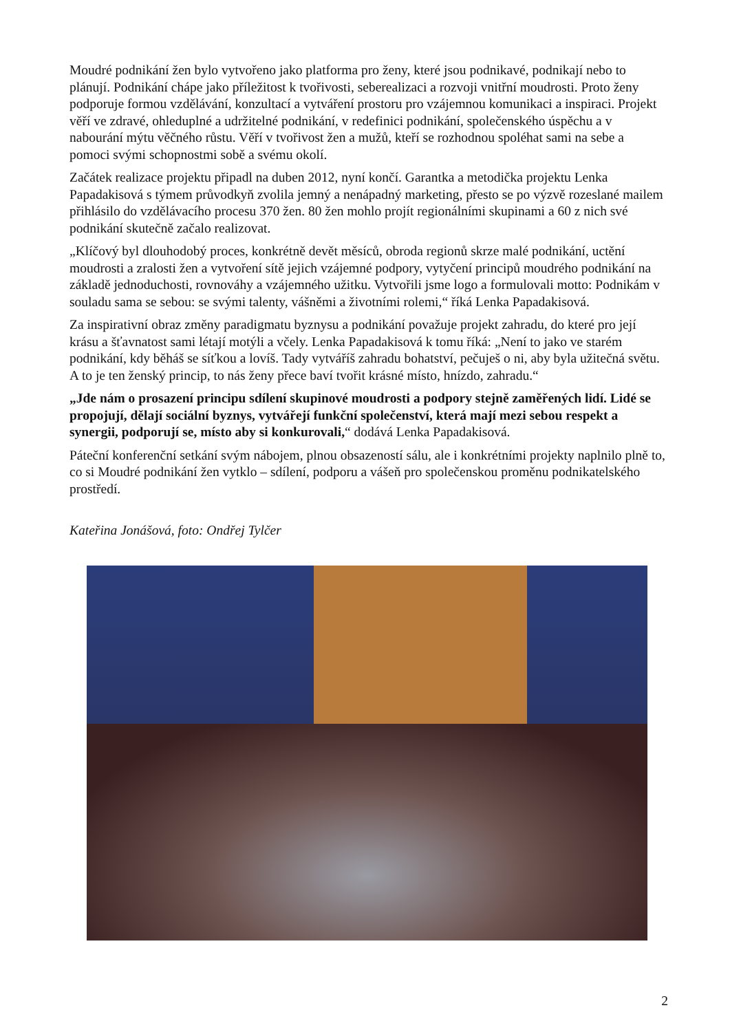Moudré podnikání žen bylo vytvořeno jako platforma pro ženy, které jsou podnikavé, podnikají nebo to plánují. Podnikání chápe jako příležitost k tvořivosti, seberealizaci a rozvoji vnitřní moudrosti. Proto ženy podporuje formou vzdělávání, konzultací a vytváření prostoru pro vzájemnou komunikaci a inspiraci. Projekt věří ve zdravé, ohleduplné a udržitelné podnikání, v redefinici podnikání, společenského úspěchu a v nabourání mýtu věčného růstu. Věří v tvořivost žen a mužů, kteří se rozhodnou spoléhat sami na sebe a pomoci svými schopnostmi sobě a svému okolí.
Začátek realizace projektu připadl na duben 2012, nyní končí. Garantka a metodička projektu Lenka Papadakisová s týmem průvodkyň zvolila jemný a nenápadný marketing, přesto se po výzvě rozeslané mailem přihlásilo do vzdělávacího procesu 370 žen. 80 žen mohlo projít regionálními skupinami a 60 z nich své podnikání skutečně začalo realizovat.
„Klíčový byl dlouhodobý proces, konkrétně devět měsíců, obroda regionů skrze malé podnikání, uctění moudrosti a zralosti žen a vytvoření sítě jejich vzájemné podpory, vytyčení principů moudrého podnikání na základě jednoduchosti, rovnováhy a vzájemného užitku. Vytvořili jsme logo a formulovali motto: Podnikám v souladu sama se sebou: se svými talenty, vášněmi a životními rolemi,“ říká Lenka Papadakisová.
Za inspirativní obraz změny paradigmatu byznysu a podnikání považuje projekt zahradu, do které pro její krásu a šťavnatost sami létají motýli a včely. Lenka Papadakisová k tomu říká: „Není to jako ve starém podnikání, kdy běháš se síťkou a lovíš. Tady vytváříš zahradu bohatství, pečuješ o ni, aby byla užitečná světu. A to je ten ženský princip, to nás ženy přece baví tvořit krásné místo, hnízdo, zahradu.“
„Jde nám o prosazení principu sdílení skupinové moudrosti a podpory stejně zaměřených lidí. Lidé se propojují, dělají sociální byznys, vytvářejí funkční společenství, která mají mezi sebou respekt a synergii, podporují se, místo aby si konkurovali,“ dodává Lenka Papadakisová.
Páteční konferenční setkání svým nábojem, plnou obsazeností sálu, ale i konkrétními projekty naplnilo plně to, co si Moudré podnikání žen vytklo – sdílení, podporu a vášeň pro společenskou proměnu podnikatelského prostředí.
Kateřina Jonášová, foto: Ondřej Tylčer
2